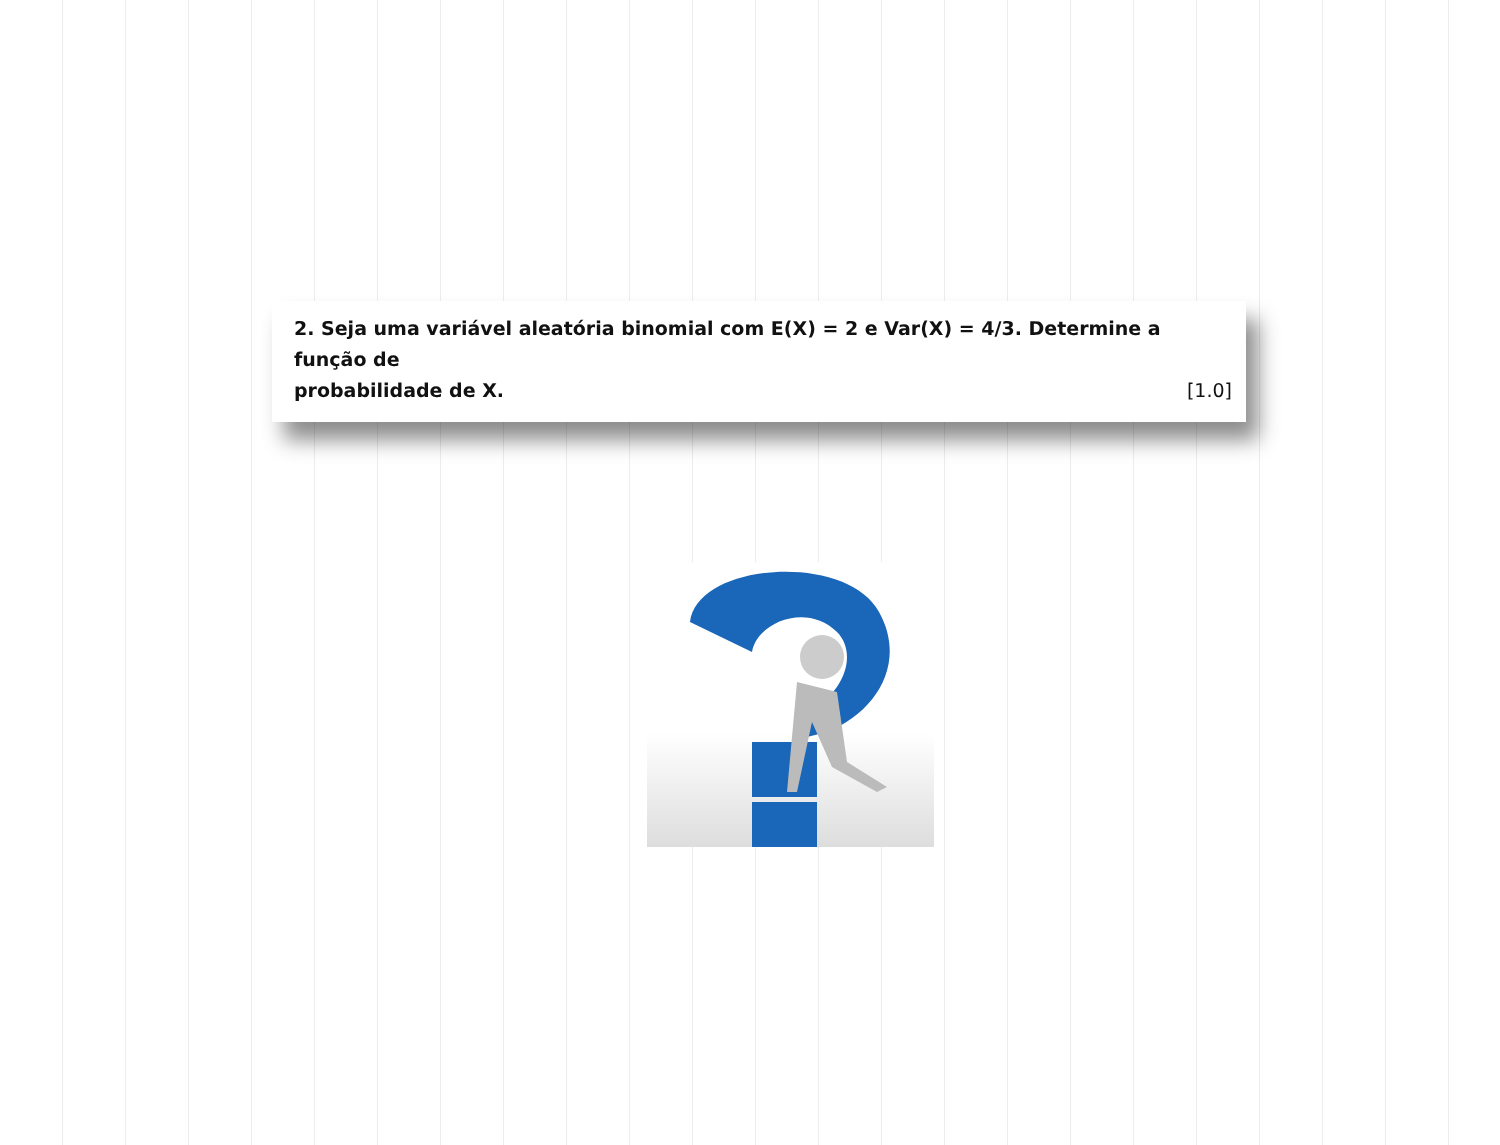2. Seja uma variável aleatória binomial com E(X) = 2 e Var(X) = 4/3. Determine a função de
probabilidade de X. [1.0]